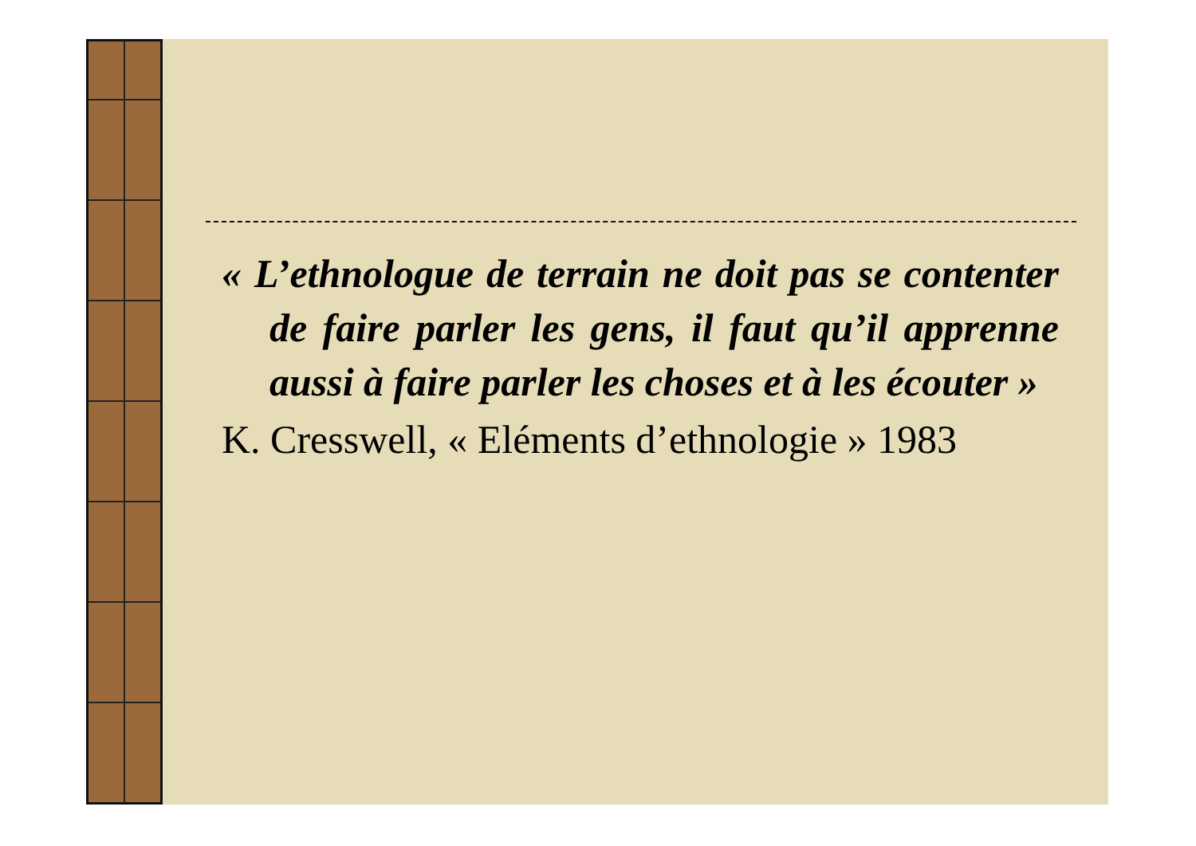« L’ethnologue de terrain ne doit pas se contenter de faire parler les gens, il faut qu’il apprenne aussi à faire parler les choses et à les écouter »
K. Cresswell, « Eléments d’ethnologie » 1983